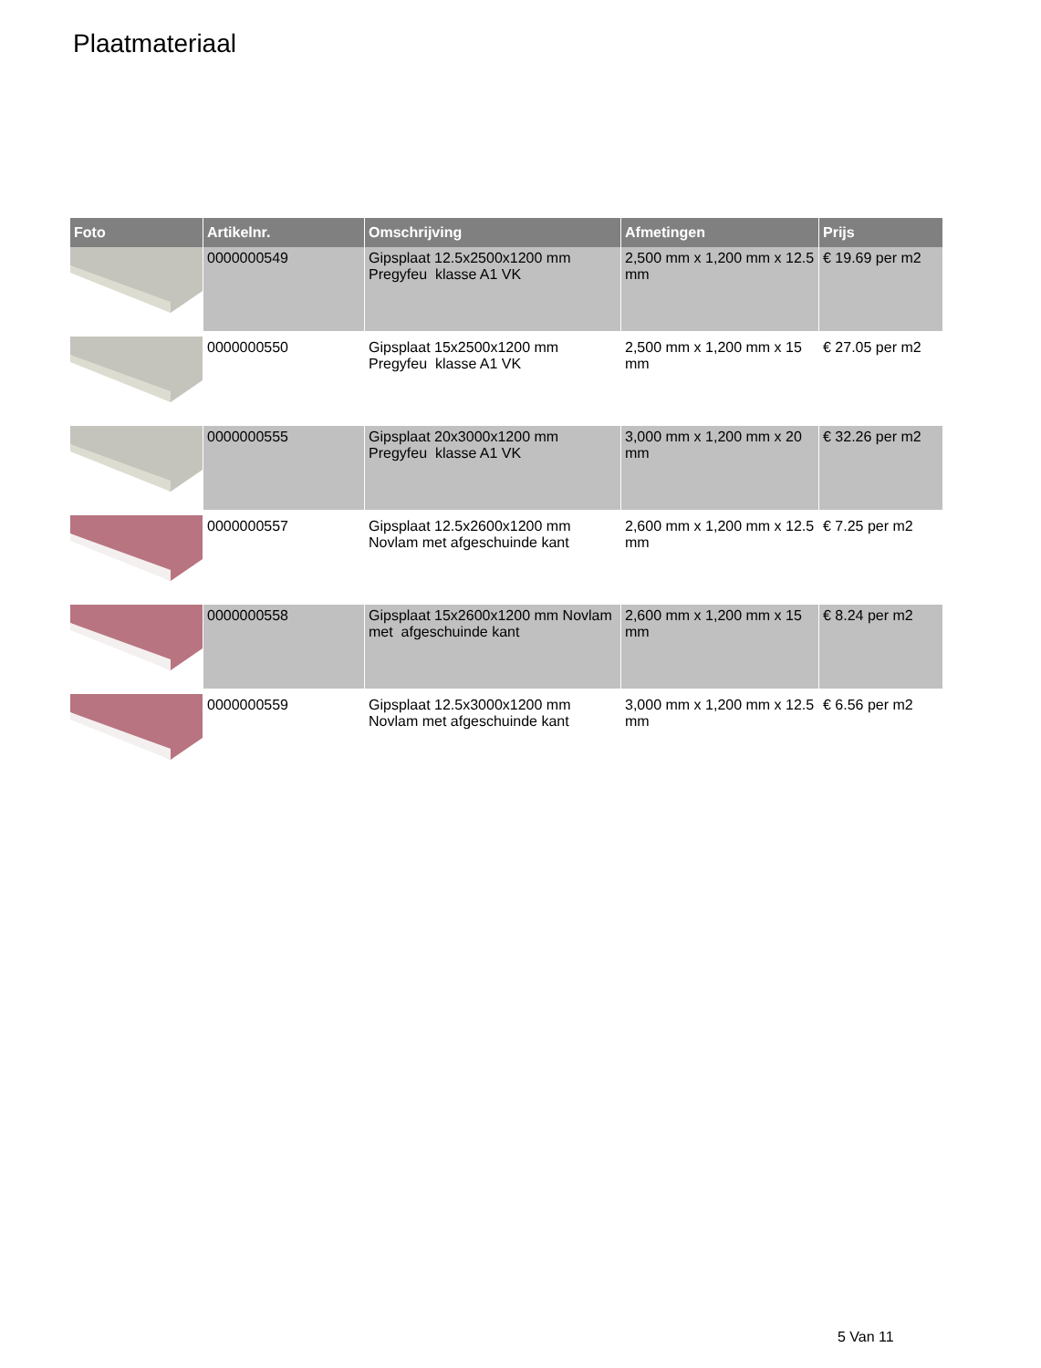Plaatmateriaal
| Foto | Artikelnr. | Omschrijving | Afmetingen | Prijs |
| --- | --- | --- | --- | --- |
| | 0000000549 | Gipsplaat 12.5x2500x1200 mm Pregyfeu klasse A1 VK | 2,500 mm x 1,200 mm x 12.5 mm | € 19.69 per m2 |
| | 0000000550 | Gipsplaat 15x2500x1200 mm Pregyfeu klasse A1 VK | 2,500 mm x 1,200 mm x 15 mm | € 27.05 per m2 |
| | 0000000555 | Gipsplaat 20x3000x1200 mm Pregyfeu klasse A1 VK | 3,000 mm x 1,200 mm x 20 mm | € 32.26 per m2 |
| | 0000000557 | Gipsplaat 12.5x2600x1200 mm Novlam met afgeschuinde kant | 2,600 mm x 1,200 mm x 12.5 mm | € 7.25 per m2 |
| | 0000000558 | Gipsplaat 15x2600x1200 mm Novlam met afgeschuinde kant | 2,600 mm x 1,200 mm x 15 mm | € 8.24 per m2 |
| | 0000000559 | Gipsplaat 12.5x3000x1200 mm Novlam met afgeschuinde kant | 3,000 mm x 1,200 mm x 12.5 mm | € 6.56 per m2 |
5 Van 11